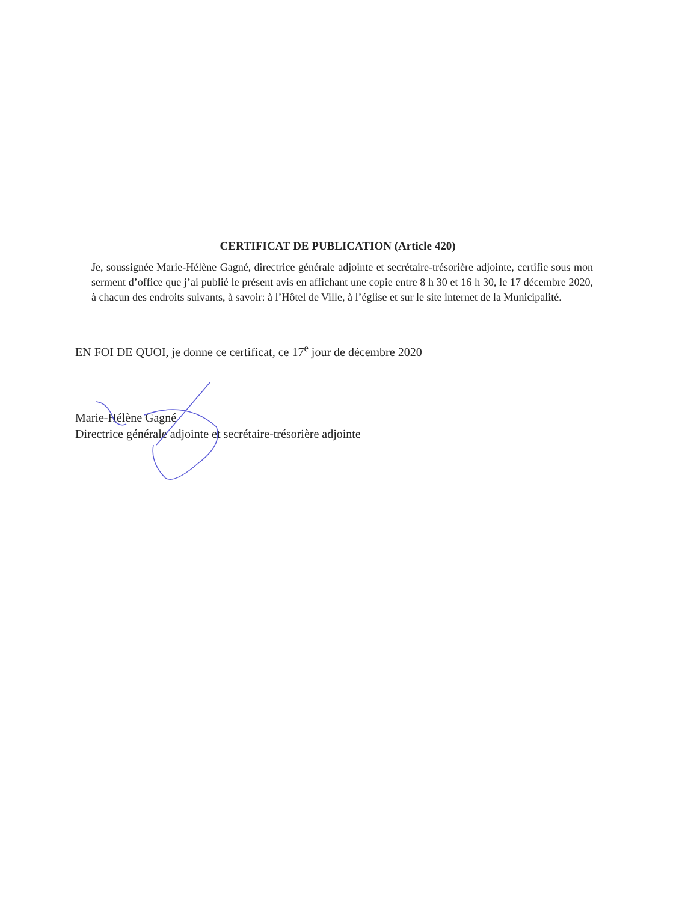CERTIFICAT DE PUBLICATION (Article 420)
Je, soussignée Marie-Hélène Gagné, directrice générale adjointe et secrétaire-trésorière adjointe, certifie sous mon serment d’office que j’ai publié le présent avis en affichant une copie entre 8 h 30 et 16 h 30, le 17 décembre 2020, à chacun des endroits suivants, à savoir: à l’Hôtel de Ville, à l’église et sur le site internet de la Municipalité.
EN FOI DE QUOI, je donne ce certificat, ce 17<sup>e</sup> jour de décembre 2020
Marie-Hélène Gagné
Directrice générale adjointe et secrétaire-trésorière adjointe